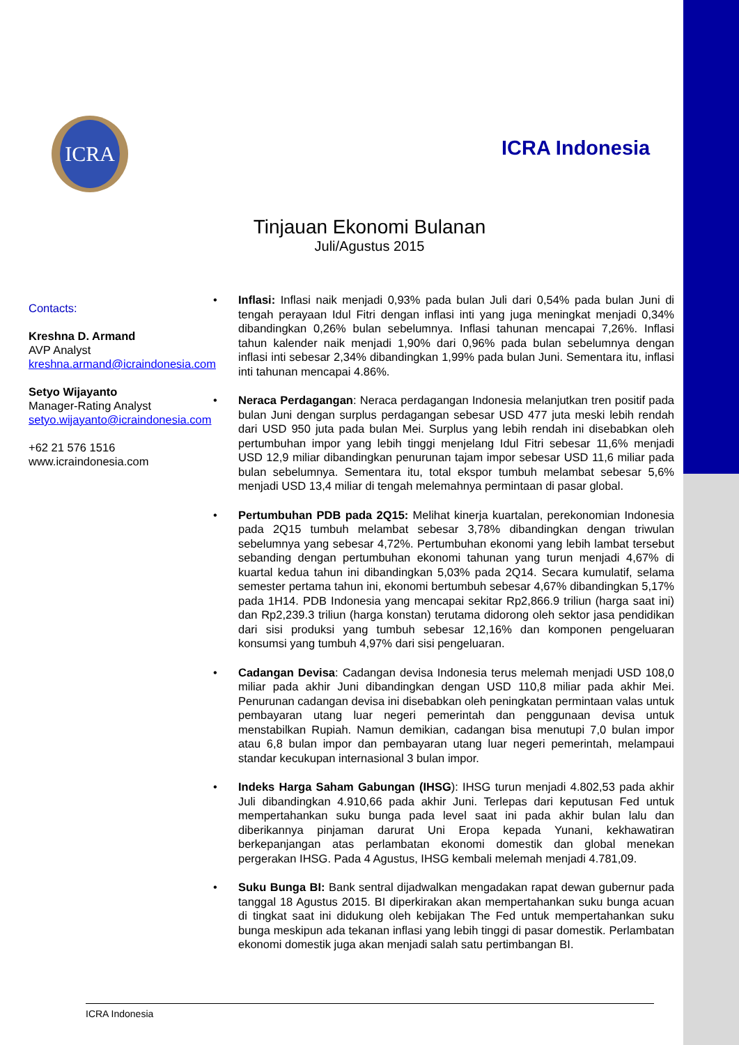ICRA
ICRA Indonesia
Tinjauan Ekonomi Bulanan
Juli/Agustus 2015
Contacts:
Kreshna D. Armand
AVP Analyst
kreshna.armand@icraindonesia.com
Setyo Wijayanto
Manager-Rating Analyst
setyo.wijayanto@icraindonesia.com
+62 21 576 1516
www.icraindonesia.com
• Inflasi: Inflasi naik menjadi 0,93% pada bulan Juli dari 0,54% pada bulan Juni di tengah perayaan Idul Fitri dengan inflasi inti yang juga meningkat menjadi 0,34% dibandingkan 0,26% bulan sebelumnya. Inflasi tahunan mencapai 7,26%. Inflasi tahun kalender naik menjadi 1,90% dari 0,96% pada bulan sebelumnya dengan inflasi inti sebesar 2,34% dibandingkan 1,99% pada bulan Juni. Sementara itu, inflasi inti tahunan mencapai 4.86%.
• Neraca Perdagangan: Neraca perdagangan Indonesia melanjutkan tren positif pada bulan Juni dengan surplus perdagangan sebesar USD 477 juta meski lebih rendah dari USD 950 juta pada bulan Mei. Surplus yang lebih rendah ini disebabkan oleh pertumbuhan impor yang lebih tinggi menjelang Idul Fitri sebesar 11,6% menjadi USD 12,9 miliar dibandingkan penurunan tajam impor sebesar USD 11,6 miliar pada bulan sebelumnya. Sementara itu, total ekspor tumbuh melambat sebesar 5,6% menjadi USD 13,4 miliar di tengah melemahnya permintaan di pasar global.
• Pertumbuhan PDB pada 2Q15: Melihat kinerja kuartalan, perekonomian Indonesia pada 2Q15 tumbuh melambat sebesar 3,78% dibandingkan dengan triwulan sebelumnya yang sebesar 4,72%. Pertumbuhan ekonomi yang lebih lambat tersebut sebanding dengan pertumbuhan ekonomi tahunan yang turun menjadi 4,67% di kuartal kedua tahun ini dibandingkan 5,03% pada 2Q14. Secara kumulatif, selama semester pertama tahun ini, ekonomi bertumbuh sebesar 4,67% dibandingkan 5,17% pada 1H14. PDB Indonesia yang mencapai sekitar Rp2,866.9 triliun (harga saat ini) dan Rp2,239.3 triliun (harga konstan) terutama didorong oleh sektor jasa pendidikan dari sisi produksi yang tumbuh sebesar 12,16% dan komponen pengeluaran konsumsi yang tumbuh 4,97% dari sisi pengeluaran.
• Cadangan Devisa: Cadangan devisa Indonesia terus melemah menjadi USD 108,0 miliar pada akhir Juni dibandingkan dengan USD 110,8 miliar pada akhir Mei. Penurunan cadangan devisa ini disebabkan oleh peningkatan permintaan valas untuk pembayaran utang luar negeri pemerintah dan penggunaan devisa untuk menstabilkan Rupiah. Namun demikian, cadangan bisa menutupi 7,0 bulan impor atau 6,8 bulan impor dan pembayaran utang luar negeri pemerintah, melampaui standar kecukupan internasional 3 bulan impor.
• Indeks Harga Saham Gabungan (IHSG): IHSG turun menjadi 4.802,53 pada akhir Juli dibandingkan 4.910,66 pada akhir Juni. Terlepas dari keputusan Fed untuk mempertahankan suku bunga pada level saat ini pada akhir bulan lalu dan diberikannya pinjaman darurat Uni Eropa kepada Yunani, kekhawatiran berkepanjangan atas perlambatan ekonomi domestik dan global menekan pergerakan IHSG. Pada 4 Agustus, IHSG kembali melemah menjadi 4.781,09.
• Suku Bunga BI: Bank sentral dijadwalkan mengadakan rapat dewan gubernur pada tanggal 18 Agustus 2015. BI diperkirakan akan mempertahankan suku bunga acuan di tingkat saat ini didukung oleh kebijakan The Fed untuk mempertahankan suku bunga meskipun ada tekanan inflasi yang lebih tinggi di pasar domestik. Perlambatan ekonomi domestik juga akan menjadi salah satu pertimbangan BI.
ICRA Indonesia